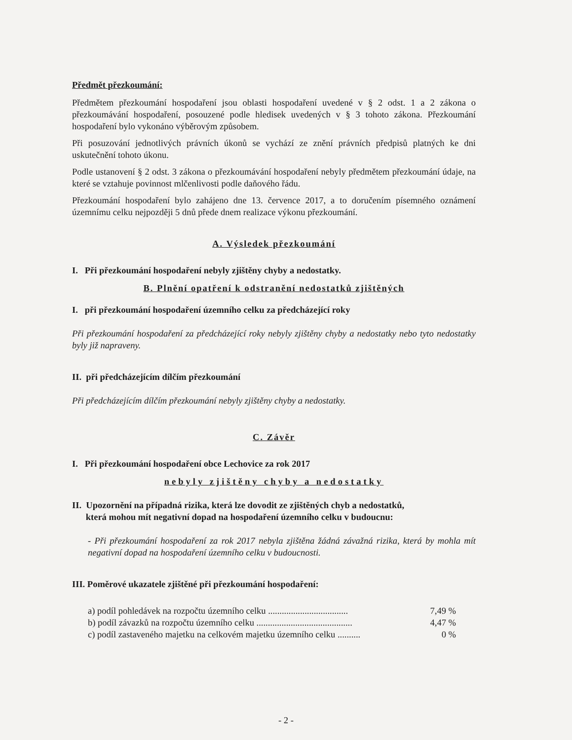Předmět přezkoumání:
Předmětem přezkoumání hospodaření jsou oblasti hospodaření uvedené v § 2 odst. 1 a 2 zákona o přezkoumávání hospodaření, posouzené podle hledisek uvedených v § 3 tohoto zákona. Přezkoumání hospodaření bylo vykonáno výběrovým způsobem.
Při posuzování jednotlivých právních úkonů se vychází ze znění právních předpisů platných ke dni uskutečnění tohoto úkonu.
Podle ustanovení § 2 odst. 3 zákona o přezkoumávání hospodaření nebyly předmětem přezkoumání údaje, na které se vztahuje povinnost mlčenlivosti podle daňového řádu.
Přezkoumání hospodaření bylo zahájeno dne 13. července 2017, a to doručením písemného oznámení územnímu celku nejpozději 5 dnů přede dnem realizace výkonu přezkoumání.
A. Výsledek přezkoumání
I. Při přezkoumání hospodaření nebyly zjištěny chyby a nedostatky.
B. Plnění opatření k odstranění nedostatků zjištěných
I. při přezkoumání hospodaření územního celku za předcházející roky
Při přezkoumání hospodaření za předcházející roky nebyly zjištěny chyby a nedostatky nebo tyto nedostatky byly již napraveny.
II. při předcházejícím dílčím přezkoumání
Při předcházejícím dílčím přezkoumání nebyly zjištěny chyby a nedostatky.
C. Závěr
I. Při přezkoumání hospodaření obce Lechovice za rok 2017
nebyly zjištěny chyby a nedostatky
II. Upozornění na případná rizika, která lze dovodit ze zjištěných chyb a nedostatků,
která mohou mít negativní dopad na hospodaření územního celku v budoucnu:
- Při přezkoumání hospodaření za rok 2017 nebyla zjištěna žádná závažná rizika, která by mohla mít negativní dopad na hospodaření územního celku v budoucnosti.
III. Poměrové ukazatele zjištěné při přezkoumání hospodaření:
a) podíl pohledávek na rozpočtu územního celku ................................... 7,49 %
b) podíl závazků na rozpočtu územního celku .......................................... 4,47 %
c) podíl zastaveného majetku na celkovém majetku územního celku .......... 0 %
- 2 -